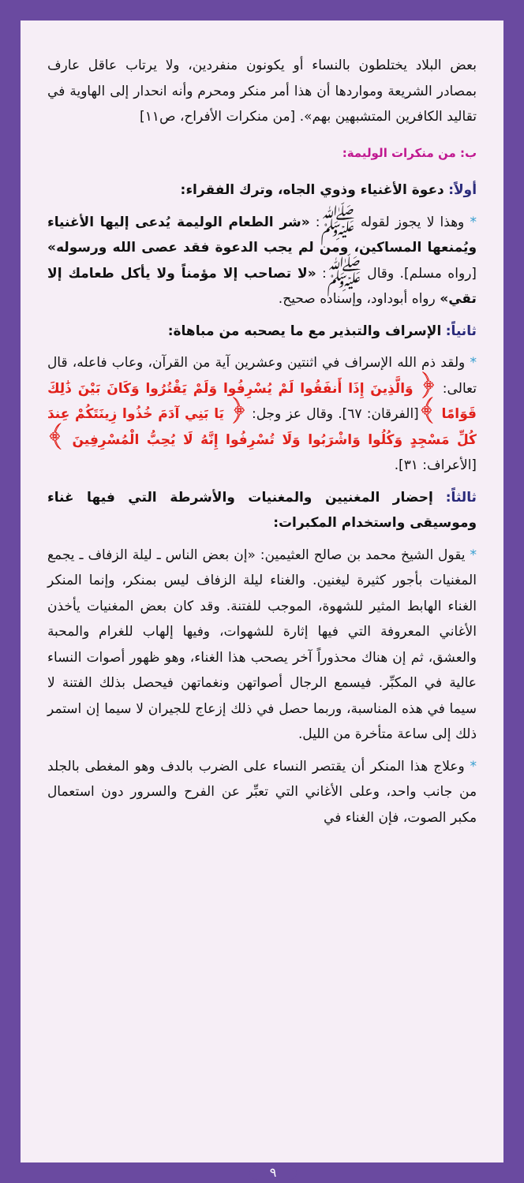بعض البلاد يختلطون بالنساء أو يكونون منفردين، ولا يرتاب عاقل عارف بمصادر الشريعة ومواردها أن هذا أمر منكر ومحرم وأنه انحدار إلى الهاوية في تقاليد الكافرين المتشبهين بهم». [من منكرات الأفراح، ص١١]
ب: من منكرات الوليمة:
أولاً: دعوة الأغنياء وذوي الجاه، وترك الفقراء:
* وهذا لا يجوز لقوله ﷺ: «شر الطعام الوليمة يُدعى إليها الأغنياء ويُمنعها المساكين، ومن لم يجب الدعوة فقد عصى الله ورسوله» [رواه مسلم]. وقال ﷺ: «لا تصاحب إلا مؤمناً ولا يأكل طعامك إلا تقي» رواه أبوداود، وإسناده صحيح.
ثانياً: الإسراف والتبذير مع ما يصحبه من مباهاة:
* ولقد ذم الله الإسراف في اثنتين وعشرين آية من القرآن، وعاب فاعله، قال تعالى: ﴿ وَالَّذِينَ إِذَا أَنفَقُوا لَمْ يُسْرِفُوا وَلَمْ يَقْتُرُوا وَكَانَ بَيْنَ ذَٰلِكَ قَوَامًا ﴾[الفرقان: ٦٧]. وقال عز وجل: ﴿ يَا بَنِي آدَمَ خُذُوا زِينَتَكُمْ عِندَ كُلِّ مَسْجِدٍ وَكُلُوا وَاشْرَبُوا وَلَا تُسْرِفُوا إِنَّهُ لَا يُحِبُّ الْمُسْرِفِينَ ﴾[الأعراف: ٣١].
ثالثاً: إحضار المغنيين والمغنيات والأشرطة التي فيها غناء وموسيقى واستخدام المكبرات:
* يقول الشيخ محمد بن صالح العثيمين: «إن بعض الناس ـ ليلة الزفاف ـ يجمع المغنيات بأجور كثيرة ليغنين. والغناء ليلة الزفاف ليس بمنكر، وإنما المنكر الغناء الهابط المثير للشهوة، الموجب للفتنة. وقد كان بعض المغنيات يأخذن الأغاني المعروفة التي فيها إثارة للشهوات، وفيها إلهاب للغرام والمحبة والعشق، ثم إن هناك محذوراً آخر يصحب هذا الغناء، وهو ظهور أصوات النساء عالية في المكبِّر. فيسمع الرجال أصواتهن ونغماتهن فيحصل بذلك الفتنة لا سيما في هذه المناسبة، وربما حصل في ذلك إزعاج للجيران لا سيما إن استمر ذلك إلى ساعة متأخرة من الليل.
* وعلاج هذا المنكر أن يقتصر النساء على الضرب بالدف وهو المغطى بالجلد من جانب واحد، وعلى الأغاني التي تعبِّر عن الفرح والسرور دون استعمال مكبر الصوت، فإن الغناء في
٩